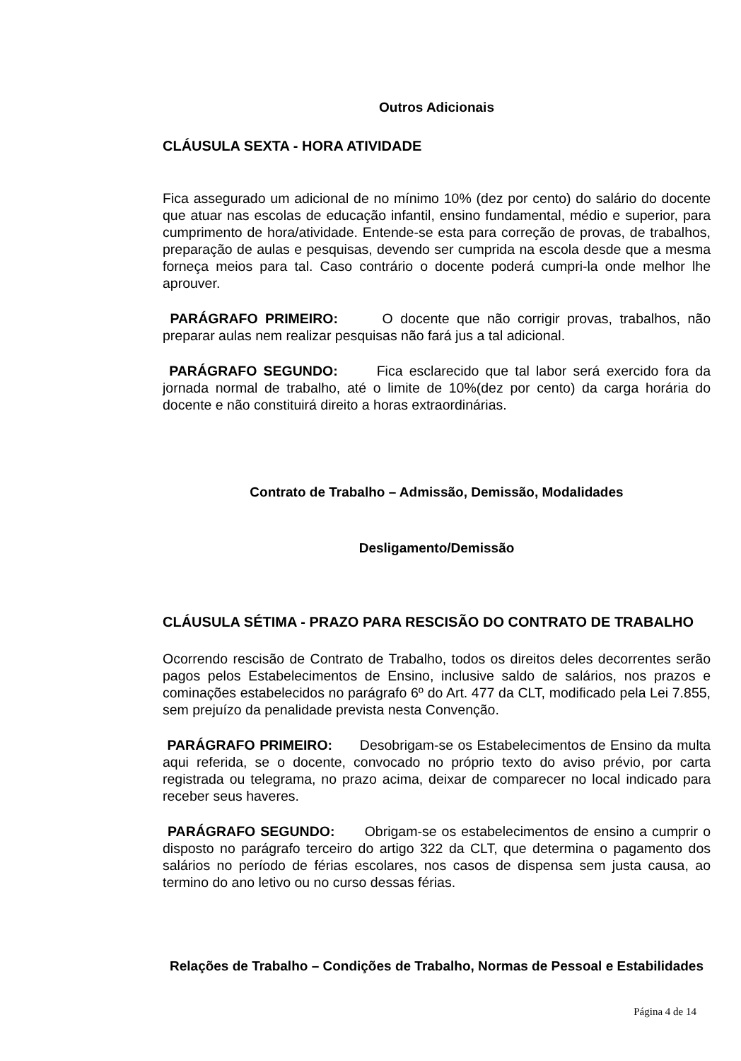Outros Adicionais
CLÁUSULA SEXTA - HORA ATIVIDADE
Fica assegurado um adicional de no mínimo 10% (dez por cento) do salário do docente que atuar nas escolas de educação infantil, ensino fundamental, médio e superior, para cumprimento de hora/atividade. Entende-se esta para correção de provas, de trabalhos, preparação de aulas e pesquisas, devendo ser cumprida na escola desde que a mesma forneça meios para tal. Caso contrário o docente poderá cumpri-la onde melhor lhe aprouver.
PARÁGRAFO PRIMEIRO: O docente que não corrigir provas, trabalhos, não preparar aulas nem realizar pesquisas não fará jus a tal adicional.
PARÁGRAFO SEGUNDO: Fica esclarecido que tal labor será exercido fora da jornada normal de trabalho, até o limite de 10%(dez por cento) da carga horária do docente e não constituirá direito a horas extraordinárias.
Contrato de Trabalho – Admissão, Demissão, Modalidades
Desligamento/Demissão
CLÁUSULA SÉTIMA - PRAZO PARA RESCISÃO DO CONTRATO DE TRABALHO
Ocorrendo rescisão de Contrato de Trabalho, todos os direitos deles decorrentes serão pagos pelos Estabelecimentos de Ensino, inclusive saldo de salários, nos prazos e cominações estabelecidos no parágrafo 6º do Art. 477 da CLT, modificado pela Lei 7.855, sem prejuízo da penalidade prevista nesta Convenção.
PARÁGRAFO PRIMEIRO: Desobrigam-se os Estabelecimentos de Ensino da multa aqui referida, se o docente, convocado no próprio texto do aviso prévio, por carta registrada ou telegrama, no prazo acima, deixar de comparecer no local indicado para receber seus haveres.
PARÁGRAFO SEGUNDO: Obrigam-se os estabelecimentos de ensino a cumprir o disposto no parágrafo terceiro do artigo 322 da CLT, que determina o pagamento dos salários no período de férias escolares, nos casos de dispensa sem justa causa, ao termino do ano letivo ou no curso dessas férias.
Relações de Trabalho – Condições de Trabalho, Normas de Pessoal e Estabilidades
Página 4 de 14